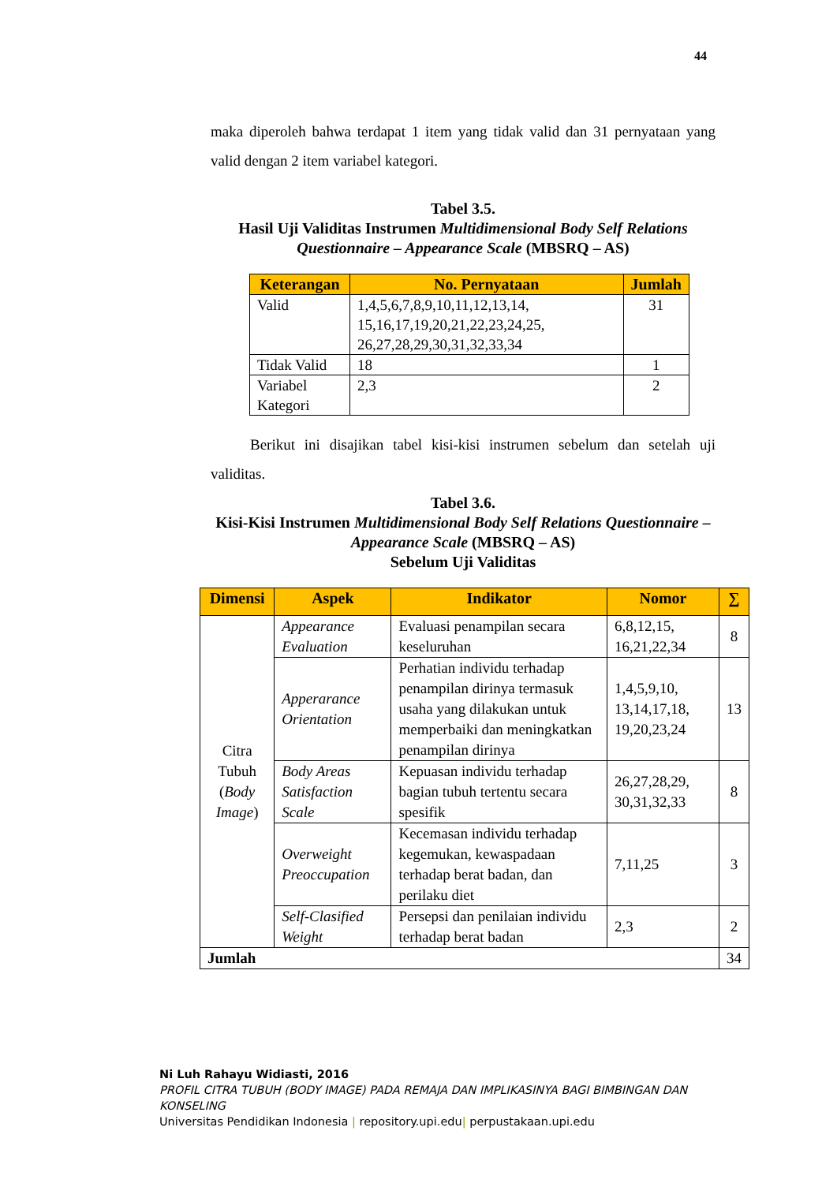44
maka diperoleh bahwa terdapat 1 item yang tidak valid dan 31 pernyataan yang valid dengan 2 item variabel kategori.
Tabel 3.5.
Hasil Uji Validitas Instrumen Multidimensional Body Self Relations Questionnaire – Appearance Scale (MBSRQ – AS)
| Keterangan | No. Pernyataan | Jumlah |
| --- | --- | --- |
| Valid | 1,4,5,6,7,8,9,10,11,12,13,14, 15,16,17,19,20,21,22,23,24,25, 26,27,28,29,30,31,32,33,34 | 31 |
| Tidak Valid | 18 | 1 |
| Variabel Kategori | 2,3 | 2 |
Berikut ini disajikan tabel kisi-kisi instrumen sebelum dan setelah uji validitas.
Tabel 3.6.
Kisi-Kisi Instrumen Multidimensional Body Self Relations Questionnaire – Appearance Scale (MBSRQ – AS)
Sebelum Uji Validitas
| Dimensi | Aspek | Indikator | Nomor | ∑ |
| --- | --- | --- | --- | --- |
| Citra Tubuh ( Body Image ) | Appearance Evaluation | Evaluasi penampilan secara keseluruhan | 6,8,12,15, 16,21,22,34 | 8 |
| | Apperarance Orientation | Perhatian individu terhadap penampilan dirinya termasuk usaha yang dilakukan untuk memperbaiki dan meningkatkan penampilan dirinya | 1,4,5,9,10, 13,14,17,18, 19,20,23,24 | 13 |
| | Body Areas Satisfaction Scale | Kepuasan individu terhadap bagian tubuh tertentu secara spesifik | 26,27,28,29, 30,31,32,33 | 8 |
| | Overweight Preoccupation | Kecemasan individu terhadap kegemukan, kewaspadaan terhadap berat badan, dan perilaku diet | 7,11,25 | 3 |
| | Self-Clasified Weight | Persepsi dan penilaian individu terhadap berat badan | 2,3 | 2 |
| Jumlah | | | | 34 |
Ni Luh Rahayu Widiasti, 2016
PROFIL CITRA TUBUH (BODY IMAGE) PADA REMAJA DAN IMPLIKASINYA BAGI BIMBINGAN DAN KONSELING
Universitas Pendidikan Indonesia | repository.upi.edu| perpustakaan.upi.edu